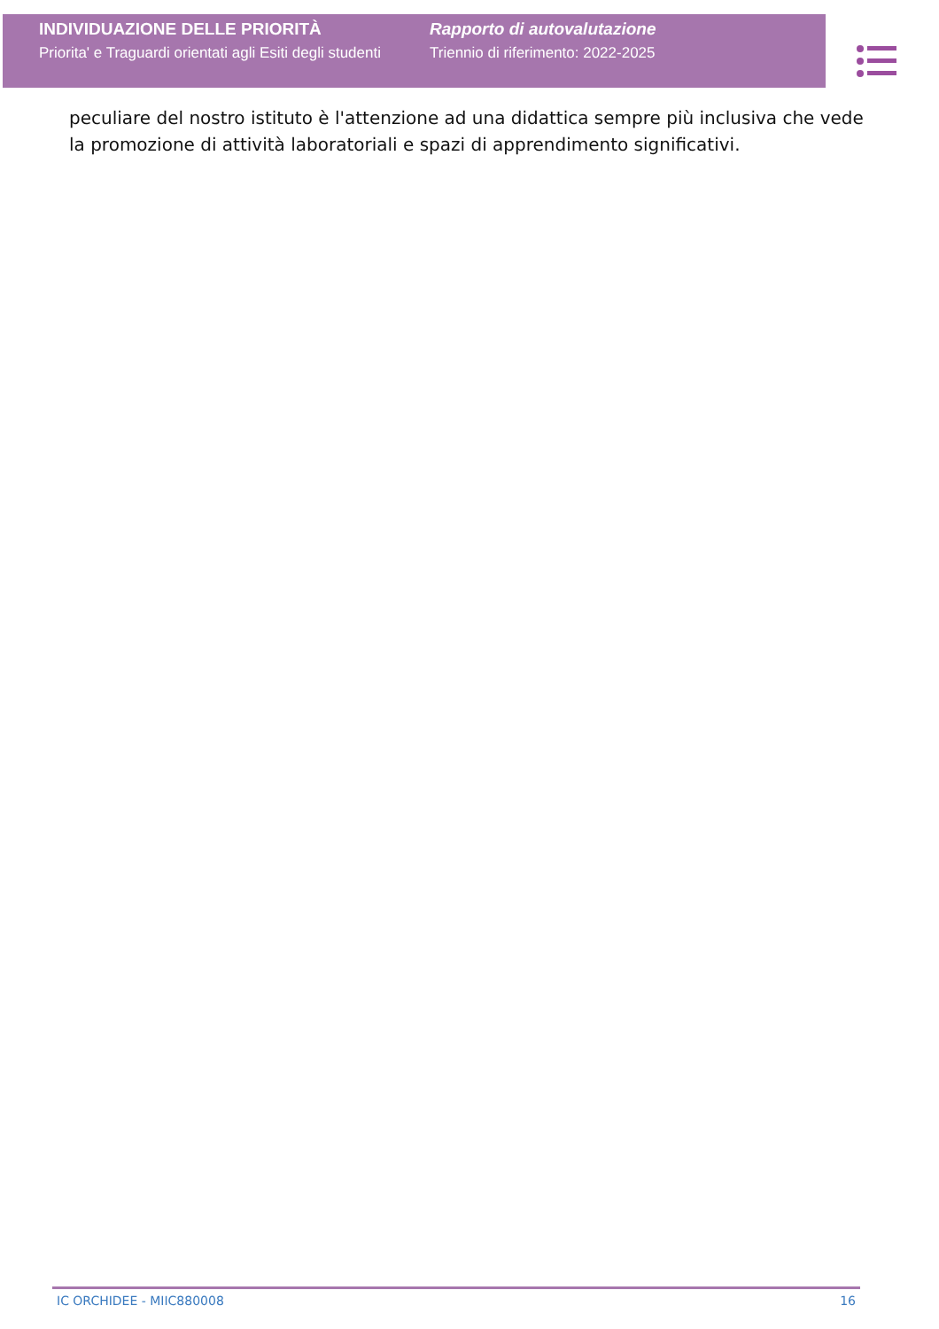INDIVIDUAZIONE DELLE PRIORITÀ
Priorita' e Traguardi orientati agli Esiti degli studenti
Rapporto di autovalutazione
Triennio di riferimento: 2022-2025
peculiare del nostro istituto è l'attenzione ad una didattica sempre più inclusiva che vede la promozione di attività laboratoriali e spazi di apprendimento significativi.
IC ORCHIDEE - MIIC880008 16